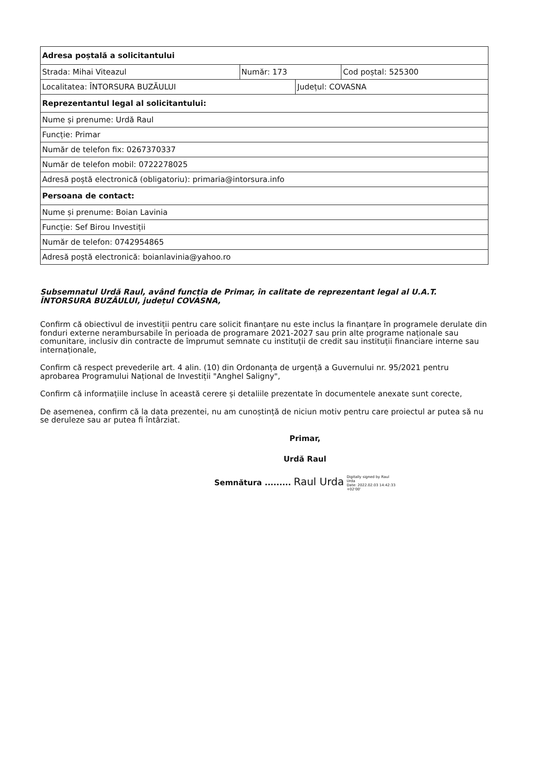| Adresa poștală a solicitantului | | | |
| Strada: Mihai Viteazul | Număr: 173 | | Cod poștal: 525300 |
| Localitatea: ÎNTORSURA BUZĂULUI | | Județul: COVASNA | |
| Reprezentantul legal al solicitantului: | | | |
| Nume și prenume: Urdă Raul | | | |
| Funcție: Primar | | | |
| Număr de telefon fix: 0267370337 | | | |
| Număr de telefon mobil: 0722278025 | | | |
| Adresă poștă electronică (obligatoriu): primaria@intorsura.info | | | |
| Persoana de contact: | | | |
| Nume și prenume: Boian Lavinia | | | |
| Funcție: Sef Birou Investiții | | | |
| Număr de telefon: 0742954865 | | | |
| Adresă poștă electronică: boianlavinia@yahoo.ro | | | |
Subsemnatul Urdă Raul, având funcția de Primar, în calitate de reprezentant legal al U.A.T. ÎNTORSURA BUZĂULUI, județul COVASNA,
Confirm că obiectivul de investiții pentru care solicit finanțare nu este inclus la finanțare în programele derulate din fonduri externe nerambursabile în perioada de programare 2021-2027 sau prin alte programe naționale sau comunitare, inclusiv din contracte de împrumut semnate cu instituții de credit sau instituții financiare interne sau internaționale,
Confirm că respect prevederile art. 4 alin. (10) din Ordonanța de urgență a Guvernului nr. 95/2021 pentru aprobarea Programului Național de Investiții "Anghel Saligny",
Confirm că informațiile incluse în această cerere și detaliile prezentate în documentele anexate sunt corecte,
De asemenea, confirm că la data prezentei, nu am cunoștință de niciun motiv pentru care proiectul ar putea să nu se deruleze sau ar putea fi întârziat.
Primar,
Urdă Raul
Semnătura ......... Raul Urda Digitally signed by Raul
Urda
Date: 2022.02.03 14:42:33
+02'00'